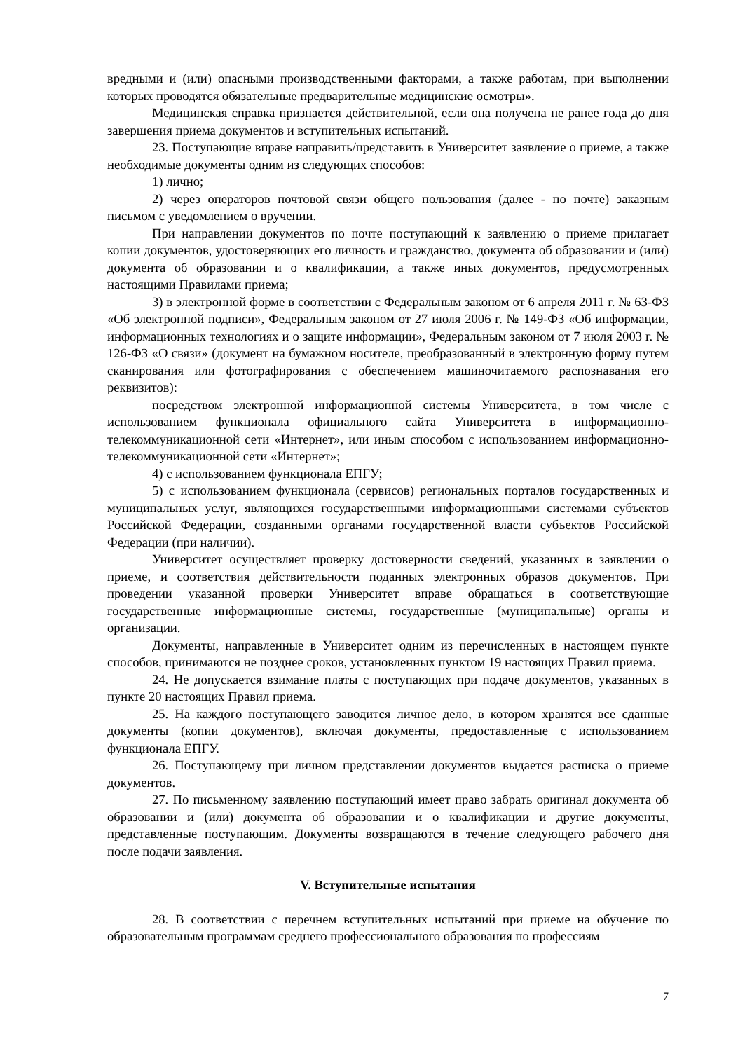вредными и (или) опасными производственными факторами, а также работам, при выполнении которых проводятся обязательные предварительные медицинские осмотры».
Медицинская справка признается действительной, если она получена не ранее года до дня завершения приема документов и вступительных испытаний.
23. Поступающие вправе направить/представить в Университет заявление о приеме, а также необходимые документы одним из следующих способов:
1) лично;
2) через операторов почтовой связи общего пользования (далее - по почте) заказным письмом с уведомлением о вручении.
При направлении документов по почте поступающий к заявлению о приеме прилагает копии документов, удостоверяющих его личность и гражданство, документа об образовании и (или) документа об образовании и о квалификации, а также иных документов, предусмотренных настоящими Правилами приема;
3) в электронной форме в соответствии с Федеральным законом от 6 апреля 2011 г. № 63-ФЗ «Об электронной подписи», Федеральным законом от 27 июля 2006 г. № 149-ФЗ «Об информации, информационных технологиях и о защите информации», Федеральным законом от 7 июля 2003 г. № 126-ФЗ «О связи» (документ на бумажном носителе, преобразованный в электронную форму путем сканирования или фотографирования с обеспечением машиночитаемого распознавания его реквизитов):
посредством электронной информационной системы Университета, в том числе с использованием функционала официального сайта Университета в информационно-телекоммуникационной сети «Интернет», или иным способом с использованием информационно-телекоммуникационной сети «Интернет»;
4) с использованием функционала ЕПГУ;
5) с использованием функционала (сервисов) региональных порталов государственных и муниципальных услуг, являющихся государственными информационными системами субъектов Российской Федерации, созданными органами государственной власти субъектов Российской Федерации (при наличии).
Университет осуществляет проверку достоверности сведений, указанных в заявлении о приеме, и соответствия действительности поданных электронных образов документов. При проведении указанной проверки Университет вправе обращаться в соответствующие государственные информационные системы, государственные (муниципальные) органы и организации.
Документы, направленные в Университет одним из перечисленных в настоящем пункте способов, принимаются не позднее сроков, установленных пунктом 19 настоящих Правил приема.
24. Не допускается взимание платы с поступающих при подаче документов, указанных в пункте 20 настоящих Правил приема.
25. На каждого поступающего заводится личное дело, в котором хранятся все сданные документы (копии документов), включая документы, предоставленные с использованием функционала ЕПГУ.
26. Поступающему при личном представлении документов выдается расписка о приеме документов.
27. По письменному заявлению поступающий имеет право забрать оригинал документа об образовании и (или) документа об образовании и о квалификации и другие документы, представленные поступающим. Документы возвращаются в течение следующего рабочего дня после подачи заявления.
V. Вступительные испытания
28. В соответствии с перечнем вступительных испытаний при приеме на обучение по образовательным программам среднего профессионального образования по профессиям
7